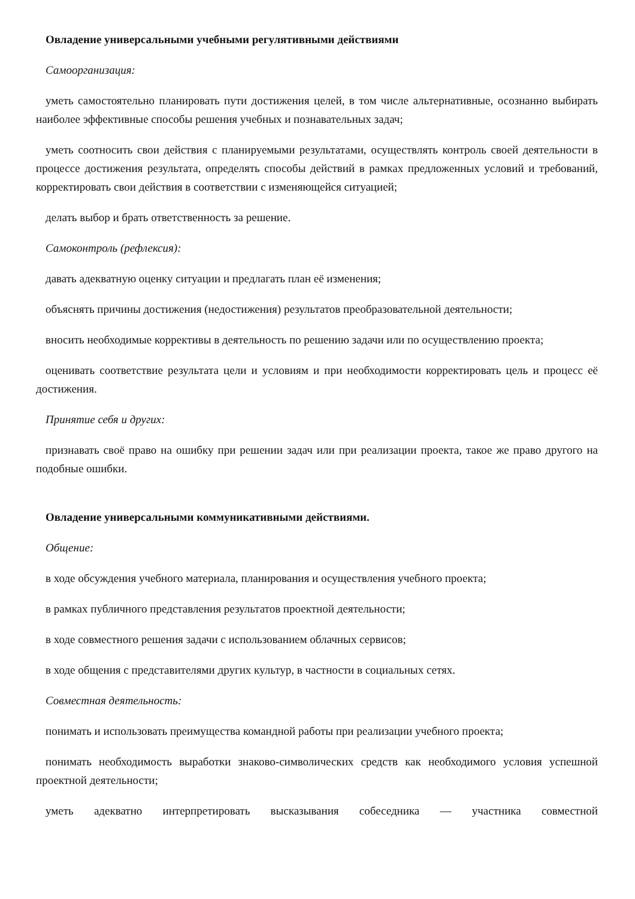Овладение универсальными учебными регулятивными действиями
Самоорганизация:
уметь самостоятельно планировать пути достижения целей, в том числе альтернативные, осознанно выбирать наиболее эффективные способы решения учебных и познавательных задач;
уметь соотносить свои действия с планируемыми результатами, осуществлять контроль своей деятельности в процессе достижения результата, определять способы действий в рамках предложенных условий и требований, корректировать свои действия в соответствии с изменяющейся ситуацией;
делать выбор и брать ответственность за решение.
Самоконтроль (рефлексия):
давать адекватную оценку ситуации и предлагать план её изменения;
объяснять причины достижения (недостижения) результатов преобразовательной деятельности;
вносить необходимые коррективы в деятельность по решению задачи или по осуществлению проекта;
оценивать соответствие результата цели и условиям и при необходимости корректировать цель и процесс её достижения.
Принятие себя и других:
признавать своё право на ошибку при решении задач или при реализации проекта, такое же право другого на подобные ошибки.
Овладение универсальными коммуникативными действиями.
Общение:
в ходе обсуждения учебного материала, планирования и осуществления учебного проекта;
в рамках публичного представления результатов проектной деятельности;
в ходе совместного решения задачи с использованием облачных сервисов;
в ходе общения с представителями других культур, в частности в социальных сетях.
Совместная деятельность:
понимать и использовать преимущества командной работы при реализации учебного проекта;
понимать необходимость выработки знаково-символических средств как необходимого условия успешной проектной деятельности;
уметь адекватно интерпретировать высказывания собеседника — участника совместной